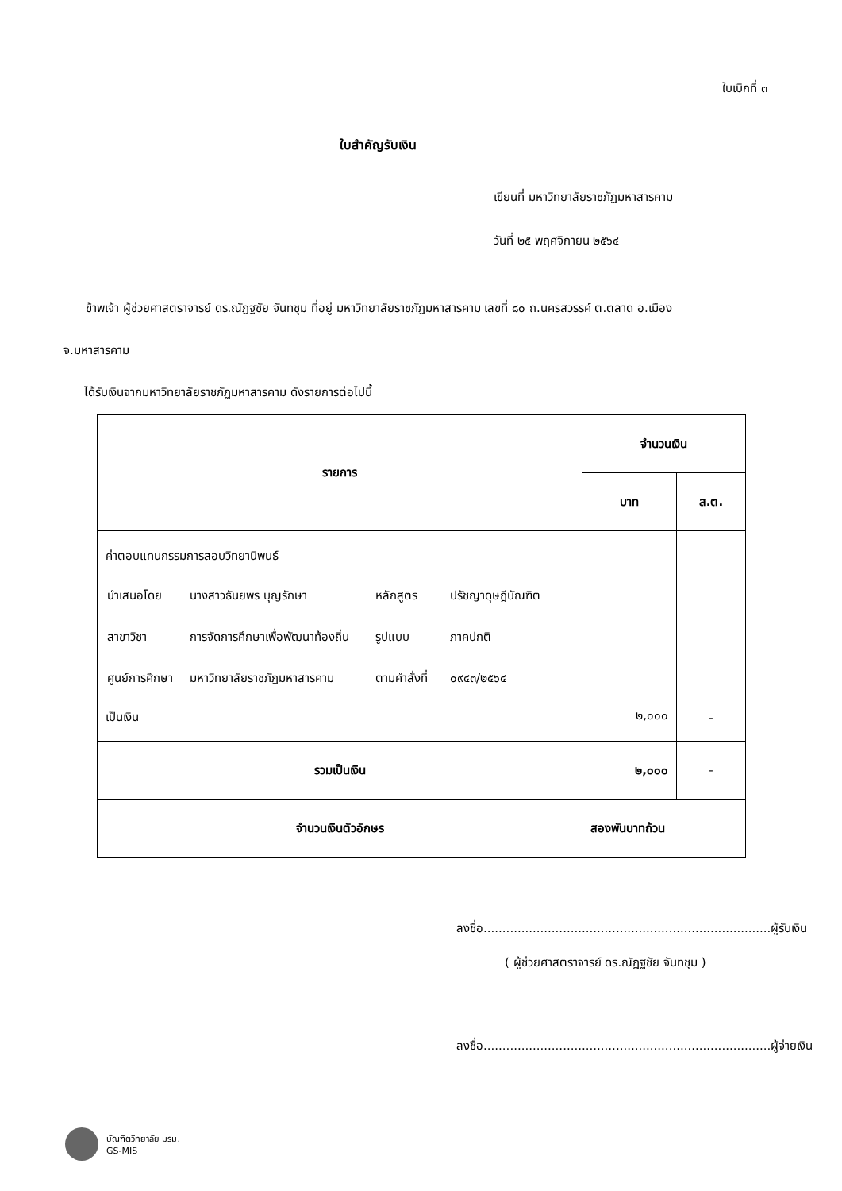ใบเบิกที่ ๓
ใบสำคัญรับเงิน
เขียนที่ มหาวิทยาลัยราชภัฏมหาสารคาม
วันที่ ๒๕ พฤศจิกายน ๒๕๖๔
ข้าพเจ้า ผู้ช่วยศาสตราจารย์ ดร.ณัฏฐชัย จันทชุม ที่อยู่ มหาวิทยาลัยราชภัฏมหาสารคาม เลขที่ ๘๐ ถ.นครสวรรค์ ต.ตลาด อ.เมือง
จ.มหาสารคาม
ได้รับเงินจากมหาวิทยาลัยราชภัฏมหาสารคาม ดังรายการต่อไปนี้
| รายการ | จำนวนเงิน | |
| --- | --- | --- |
| | บาท | ส.ต. |
| ค่าตอบแทนกรรมการสอบวิทยานิพนธ์ / นำเสนอโดย / นางสาวธันยพร บุญรักษา / หลักสูตร / ปรัชญาดุษฎีบัณฑิต / / สาขาวิชา / การจัดการศึกษาเพื่อพัฒนาท้องถิ่น / รูปแบบ / ภาคปกติ / / ศูนย์การศึกษา / มหาวิทยาลัยราชภัฏมหาสารคาม / ตามคำสั่งที่ / ๐๙๔๓/๒๕๖๔ / เป็นเงิน | ๒,๐๐๐ | - |
| รวมเป็นเงิน | ๒,๐๐๐ | - |
| จำนวนเงินตัวอักษร | สองพันบาทถ้วน | |
ลงชื่อ............................................................................ผู้รับเงิน
( ผู้ช่วยศาสตราจารย์ ดร.ณัฏฐชัย จันทชุม )
ลงชื่อ............................................................................ผู้จ่ายเงิน
บัณฑิตวิทยาลัย มรม.
GS-MIS